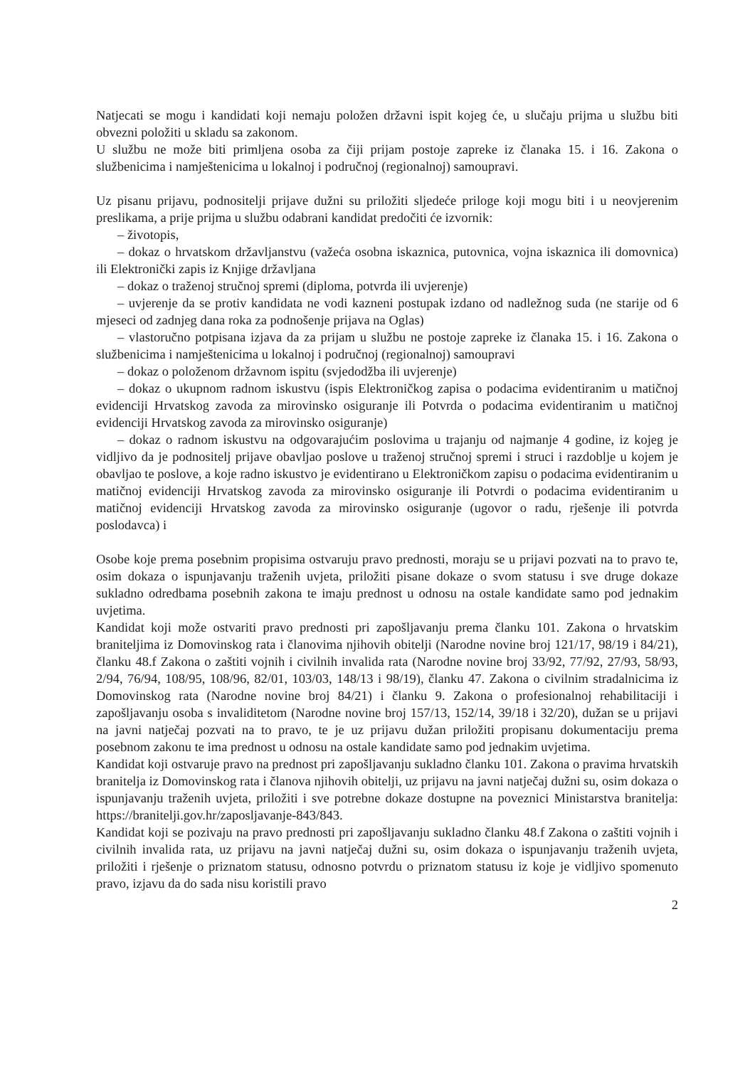Natjecati se mogu i kandidati koji nemaju položen državni ispit kojeg će, u slučaju prijma u službu biti obvezni položiti u skladu sa zakonom.
U službu ne može biti primljena osoba za čiji prijam postoje zapreke iz članaka 15. i 16. Zakona o službenicima i namještenicima u lokalnoj i područnoj (regionalnoj) samoupravi.
Uz pisanu prijavu, podnositelji prijave dužni su priložiti sljedeće priloge koji mogu biti i u neovjerenim preslikama, a prije prijma u službu odabrani kandidat predočiti će izvornik:
– životopis,
– dokaz o hrvatskom državljanstvu (važeća osobna iskaznica, putovnica, vojna iskaznica ili domovnica) ili Elektronički zapis iz Knjige državljana
– dokaz o traženoj stručnoj spremi (diploma, potvrda ili uvjerenje)
– uvjerenje da se protiv kandidata ne vodi kazneni postupak izdano od nadležnog suda (ne starije od 6 mjeseci od zadnjeg dana roka za podnošenje prijava na Oglas)
– vlastoručno potpisana izjava da za prijam u službu ne postoje zapreke iz članaka 15. i 16. Zakona o službenicima i namještenicima u lokalnoj i područnoj (regionalnoj) samoupravi
– dokaz o položenom državnom ispitu (svjedodžba ili uvjerenje)
– dokaz o ukupnom radnom iskustvu (ispis Elektroničkog zapisa o podacima evidentiranim u matičnoj evidenciji Hrvatskog zavoda za mirovinsko osiguranje ili Potvrda o podacima evidentiranim u matičnoj evidenciji Hrvatskog zavoda za mirovinsko osiguranje)
– dokaz o radnom iskustvu na odgovarajućim poslovima u trajanju od najmanje 4 godine, iz kojeg je vidljivo da je podnositelj prijave obavljao poslove u traženoj stručnoj spremi i struci i razdoblje u kojem je obavljao te poslove, a koje radno iskustvo je evidentirano u Elektroničkom zapisu o podacima evidentiranim u matičnoj evidenciji Hrvatskog zavoda za mirovinsko osiguranje ili Potvrdi o podacima evidentiranim u matičnoj evidenciji Hrvatskog zavoda za mirovinsko osiguranje (ugovor o radu, rješenje ili potvrda poslodavca) i
Osobe koje prema posebnim propisima ostvaruju pravo prednosti, moraju se u prijavi pozvati na to pravo te, osim dokaza o ispunjavanju traženih uvjeta, priložiti pisane dokaze o svom statusu i sve druge dokaze sukladno odredbama posebnih zakona te imaju prednost u odnosu na ostale kandidate samo pod jednakim uvjetima.
Kandidat koji može ostvariti pravo prednosti pri zapošljavanju prema članku 101. Zakona o hrvatskim braniteljima iz Domovinskog rata i članovima njihovih obitelji (Narodne novine broj 121/17, 98/19 i 84/21), članku 48.f Zakona o zaštiti vojnih i civilnih invalida rata (Narodne novine broj 33/92, 77/92, 27/93, 58/93, 2/94, 76/94, 108/95, 108/96, 82/01, 103/03, 148/13 i 98/19), članku 47. Zakona o civilnim stradalnicima iz Domovinskog rata (Narodne novine broj 84/21) i članku 9. Zakona o profesionalnoj rehabilitaciji i zapošljavanju osoba s invaliditetom (Narodne novine broj 157/13, 152/14, 39/18 i 32/20), dužan se u prijavi na javni natječaj pozvati na to pravo, te je uz prijavu dužan priložiti propisanu dokumentaciju prema posebnom zakonu te ima prednost u odnosu na ostale kandidate samo pod jednakim uvjetima.
Kandidat koji ostvaruje pravo na prednost pri zapošljavanju sukladno članku 101. Zakona o pravima hrvatskih branitelja iz Domovinskog rata i članova njihovih obitelji, uz prijavu na javni natječaj dužni su, osim dokaza o ispunjavanju traženih uvjeta, priložiti i sve potrebne dokaze dostupne na poveznici Ministarstva branitelja: https://branitelji.gov.hr/zaposljavanje-843/843.
Kandidat koji se pozivaju na pravo prednosti pri zapošljavanju sukladno članku 48.f Zakona o zaštiti vojnih i civilnih invalida rata, uz prijavu na javni natječaj dužni su, osim dokaza o ispunjavanju traženih uvjeta, priložiti i rješenje o priznatom statusu, odnosno potvrdu o priznatom statusu iz koje je vidljivo spomenuto pravo, izjavu da do sada nisu koristili pravo
2